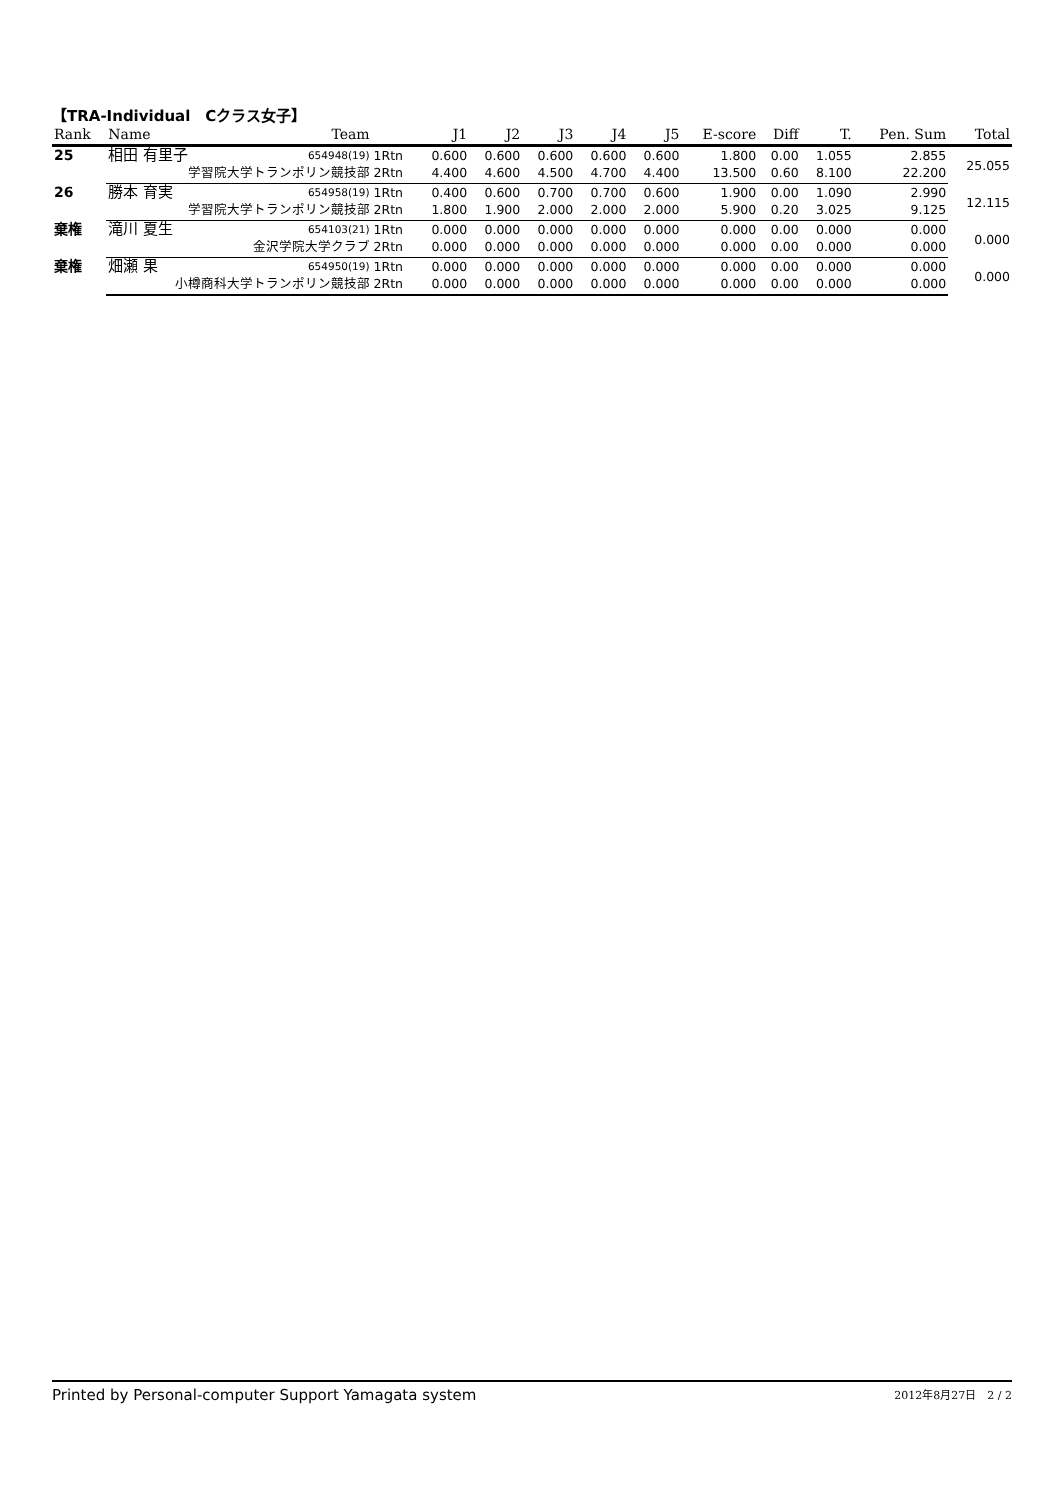【TRA-Individual　Cクラス女子】
| Rank | Name | Team | | J1 | J2 | J3 | J4 | J5 | E-score | Diff | T. | Pen. Sum | Total |
| --- | --- | --- | --- | --- | --- | --- | --- | --- | --- | --- | --- | --- | --- |
| 25 | 相田 有里子 | 654948(19) | 1Rtn | 0.600 | 0.600 | 0.600 | 0.600 | 0.600 | 1.800 | 0.00 | 1.055 | 2.855 | 25.055 |
| | 学習院大学トランポリン競技部 | | 2Rtn | 4.400 | 4.600 | 4.500 | 4.700 | 4.400 | 13.500 | 0.60 | 8.100 | 22.200 | |
| 26 | 勝本 育実 | 654958(19) | 1Rtn | 0.400 | 0.600 | 0.700 | 0.700 | 0.600 | 1.900 | 0.00 | 1.090 | 2.990 | 12.115 |
| | 学習院大学トランポリン競技部 | | 2Rtn | 1.800 | 1.900 | 2.000 | 2.000 | 2.000 | 5.900 | 0.20 | 3.025 | 9.125 | |
| 棄権 | 滝川 夏生 | 654103(21) | 1Rtn | 0.000 | 0.000 | 0.000 | 0.000 | 0.000 | 0.000 | 0.00 | 0.000 | 0.000 | 0.000 |
| | 金沢学院大学クラブ | | 2Rtn | 0.000 | 0.000 | 0.000 | 0.000 | 0.000 | 0.000 | 0.00 | 0.000 | 0.000 | |
| 棄権 | 畑瀬 果 | 654950(19) | 1Rtn | 0.000 | 0.000 | 0.000 | 0.000 | 0.000 | 0.000 | 0.00 | 0.000 | 0.000 | 0.000 |
| | 小樽商科大学トランポリン競技部 | | 2Rtn | 0.000 | 0.000 | 0.000 | 0.000 | 0.000 | 0.000 | 0.00 | 0.000 | 0.000 | |
Printed by Personal-computer Support Yamagata system 2012年8月27日　2 / 2